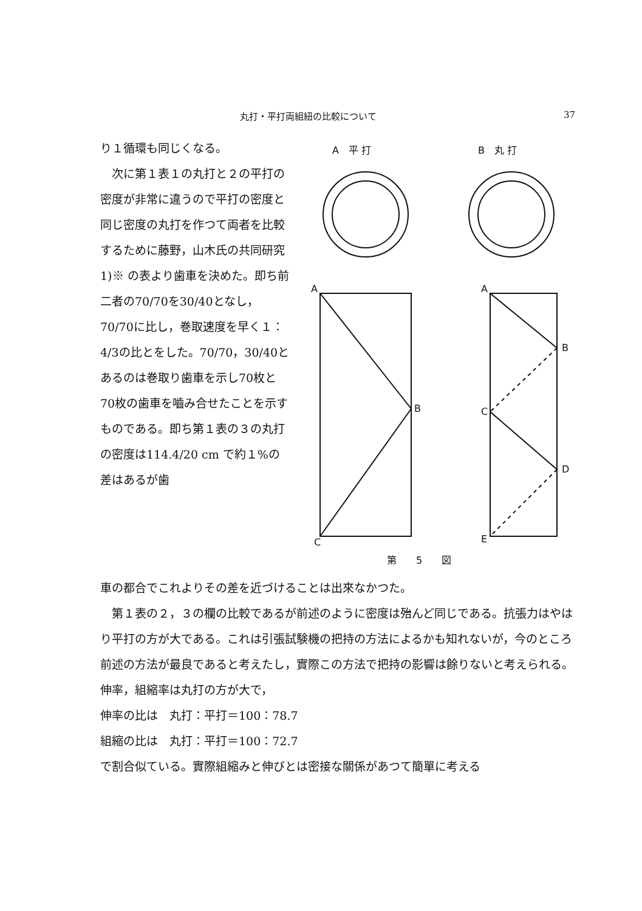丸打・平打両組紐の比較について 37
り１循環も同じくなる。
次に第１表１の丸打と２の平打の密度が非常に違うので平打の密度と同じ密度の丸打を作つて両者を比較するために藤野，山木氏の共同研究1)※ の表より歯車を決めた。即ち前二者の70/70を30/40となし，70/70に比し，巻取速度を早く１：4/3の比とをした。70/70，30/40とあるのは巻取り歯車を示し70枚と70枚の歯車を嚙み合せたことを示すものである。即ち第１表の３の丸打の密度は114.4/20 cm で約１%の差はあるが歯
A　平 打
B　丸 打
A
B
C
A
B
C
D
E
第　　5　　図
車の都合でこれよりその差を近づけることは出來なかつた。
第１表の２，３の欄の比較であるが前述のように密度は殆んど同じである。抗張力はやはり平打の方が大である。これは引張試験機の把持の方法によるかも知れないが，今のところ前述の方法が最良であると考えたし，實際この方法で把持の影響は餘りないと考えられる。伸率，組縮率は丸打の方が大で，
伸率の比は　丸打：平打＝100：78.7
組縮の比は　丸打：平打＝100：72.7
で割合似ている。實際組縮みと伸びとは密接な關係があつて簡單に考える